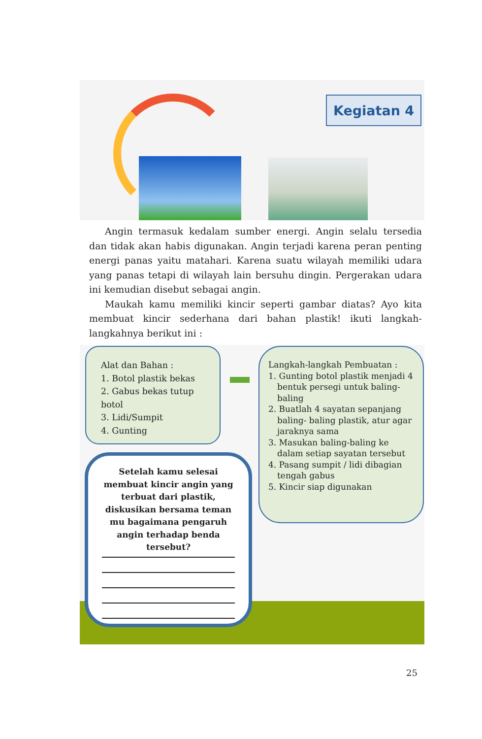Kegiatan 4
Angin termasuk kedalam sumber energi. Angin selalu tersedia dan tidak akan habis digunakan. Angin terjadi karena peran penting energi panas yaitu matahari. Karena suatu wilayah memiliki udara yang panas tetapi di wilayah lain bersuhu dingin. Pergerakan udara ini kemudian disebut sebagai angin.
Maukah kamu memiliki kincir seperti gambar diatas? Ayo kita membuat kincir sederhana dari bahan plastik! ikuti langkah-langkahnya berikut ini :
Alat dan Bahan :
1. Botol plastik bekas
2. Gabus bekas tutup
botol
3. Lidi/Sumpit
4. Gunting
Langkah-langkah Pembuatan :
1. Gunting botol plastik menjadi 4 bentuk persegi untuk baling-baling
2. Buatlah 4 sayatan sepanjang baling- baling plastik, atur agar jaraknya sama
3. Masukan baling-baling ke dalam setiap sayatan tersebut
4. Pasang sumpit / lidi dibagian tengah gabus
5. Kincir siap digunakan
Setelah kamu selesai membuat kincir angin yang terbuat dari plastik, diskusikan bersama teman mu bagaimana pengaruh angin terhadap benda tersebut?
25